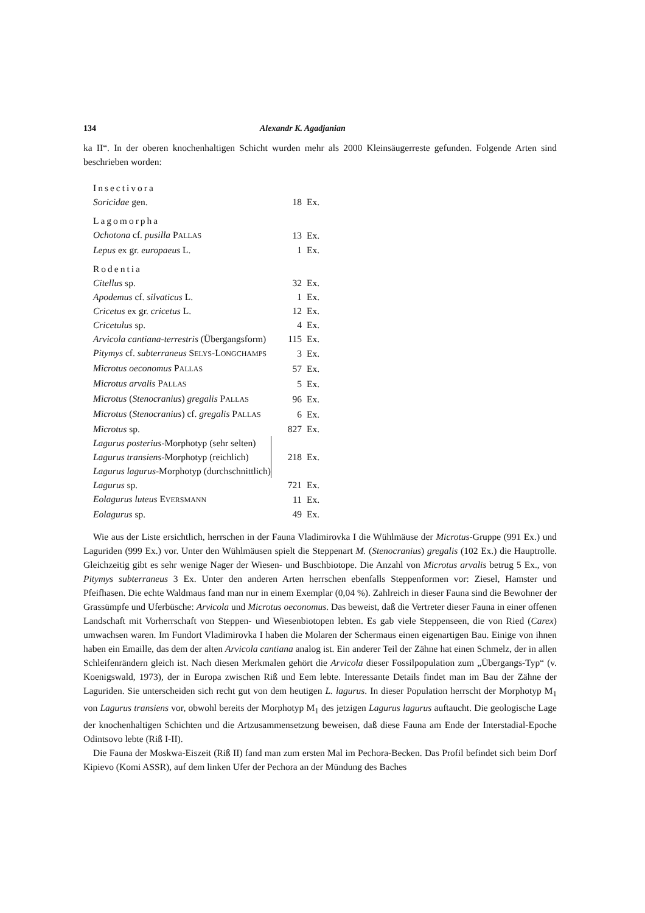134 Alexandr K. Agadjanian
ka II“. In der oberen knochenhaltigen Schicht wurden mehr als 2000 Kleinsäugerreste gefunden. Folgende Arten sind beschrieben worden:
| Insectivora | | |
| Soricidae gen. | 18 | Ex. |
| Lagomorpha | | |
| Ochotona cf. pusilla P ALLAS | 13 | Ex. |
| Lepus ex gr. europaeus L. | 1 | Ex. |
| Rodentia | | |
| Citellus sp. | 32 | Ex. |
| Apodemus cf. silvaticus L. | 1 | Ex. |
| Cricetus ex gr. cricetus L. | 12 | Ex. |
| Cricetulus sp. | 4 | Ex. |
| Arvicola cantiana-terrestris (Übergangsform) | 115 | Ex. |
| Pitymys cf. subterraneus S ELYS -L ONGCHAMPS | 3 | Ex. |
| Microtus oeconomus P ALLAS | 57 | Ex. |
| Microtus arvalis P ALLAS | 5 | Ex. |
| Microtus ( Stenocranius ) gregalis P ALLAS | 96 | Ex. |
| Microtus ( Stenocranius ) cf. gregalis P ALLAS | 6 | Ex. |
| Microtus sp. | 827 | Ex. |
| Lagurus posterius -Morphotyp (sehr selten) | 218 | Ex. |
| Lagurus transiens -Morphotyp (reichlich) | | |
| Lagurus lagurus -Morphotyp (durchschnittlich) | | |
| Lagurus sp. | 721 | Ex. |
| Eolagurus luteus E VERSMANN | 11 | Ex. |
| Eolagurus sp. | 49 | Ex. |
Wie aus der Liste ersichtlich, herrschen in der Fauna Vladimirovka I die Wühlmäuse der Microtus-Gruppe (991 Ex.) und Laguriden (999 Ex.) vor. Unter den Wühlmäusen spielt die Steppenart M. (Stenocranius) gregalis (102 Ex.) die Hauptrolle. Gleichzeitig gibt es sehr wenige Nager der Wiesen- und Buschbiotope. Die Anzahl von Microtus arvalis betrug 5 Ex., von Pitymys subterraneus 3 Ex. Unter den anderen Arten herrschen ebenfalls Steppenformen vor: Ziesel, Hamster und Pfeifhasen. Die echte Waldmaus fand man nur in einem Exemplar (0,04 %). Zahlreich in dieser Fauna sind die Bewohner der Grassümpfe und Uferbüsche: Arvicola und Microtus oeconomus. Das beweist, daß die Vertreter dieser Fauna in einer offenen Landschaft mit Vorherrschaft von Steppen- und Wiesenbiotopen lebten. Es gab viele Steppenseen, die von Ried (Carex) umwachsen waren. Im Fundort Vladimirovka I haben die Molaren der Schermaus einen eigenartigen Bau. Einige von ihnen haben ein Emaille, das dem der alten Arvicola cantiana analog ist. Ein anderer Teil der Zähne hat einen Schmelz, der in allen Schleifenrändern gleich ist. Nach diesen Merkmalen gehört die Arvicola dieser Fossilpopulation zum „Übergangs-Typ“ (v. Koenigswald, 1973), der in Europa zwischen Riß und Eem lebte. Interessante Details findet man im Bau der Zähne der Laguriden. Sie unterscheiden sich recht gut von dem heutigen L. lagurus. In dieser Population herrscht der Morphotyp M<sub>1</sub> von Lagurus transiens vor, obwohl bereits der Morphotyp M<sub>1</sub> des jetzigen Lagurus lagurus auftaucht. Die geologische Lage der knochenhaltigen Schichten und die Artzusammensetzung beweisen, daß diese Fauna am Ende der Interstadial-Epoche Odintsovo lebte (Riß I-II).
Die Fauna der Moskwa-Eiszeit (Riß II) fand man zum ersten Mal im Pechora-Becken. Das Profil befindet sich beim Dorf Kipievo (Komi ASSR), auf dem linken Ufer der Pechora an der Mündung des Baches